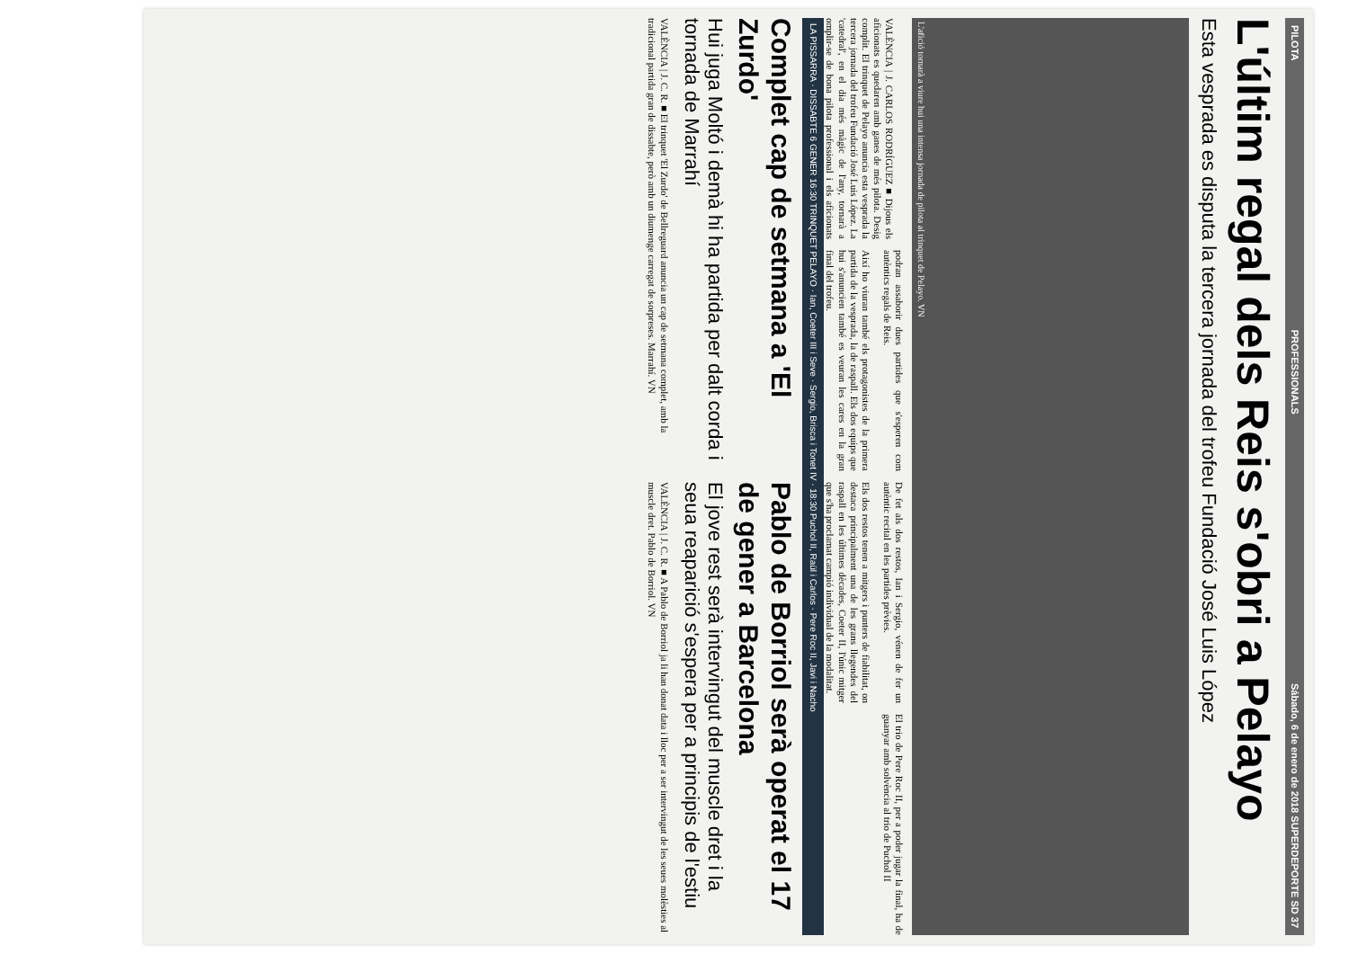PILOTA PROFESSIONALS Sábado, 6 de enero de 2018 SUPERDEPORTE SD 37
L'últim regal dels Reis s'obri a Pelayo
Esta vesprada es disputa la tercera jornada del trofeu Fundació José Luis López
L'afició tornarà a viure hui una intensa jornada de pilota al trinquet de Pelayo. VN
VALÈNCIA | J. CARLOS RODRÍGUEZ ■ Dijous els aficionats es quedaren amb ganes de més pilota. Desig complit. El trinquet de Pelayo anuncia esta vesprada la tercera jornada del trofeu Fundació José Luis López. La 'catedral', en el dia més màgic de l'any, tornarà a omplir-se de bona pilota professional i els aficionats podran assaborir dues partides que s'esperen com autèntics regals de Reis.
Així ho viuran també els protagonistes de la primera partida de la vesprada, la de raspall. Els dos equips que hui s'anuncien també es veuran les cares en la gran final del trofeu.
De fet als dos restos, Ian i Sergio, vénen de fer un autèntic recital en les partides prèvies.
Els dos restos tenen a mitgers i punters de fiabilitat, on destaca principalment una de les grans llegendes del raspall en les últimes dècades, Coeter II, l'únic mitger que s'ha proclamat campió individual de la modalitat.
El trio de Pere Roc II, per a poder jugar la final, ha de guanyar amb solvència al trio de Puchol II
LA PISSARRA · DISSABTE 6 GENER 16:30 TRINQUET PELAYO · Ian, Coeter III i Seve · Sergio, Brisca i Tonet IV · 18:30 Puchol II, Raül i Carlos · Pere Roc II, Javi i Nacho
Complet cap de setmana a 'El Zurdo'
Hui juga Moltó i demà hi ha partida per dalt corda i tornada de Marrahí
VALÈNCIA | J. C. R. ■ El trinquet 'El Zurdo' de Bellreguard anuncia un cap de setmana complet, amb la tradicional partida gran de dissabte, però amb un diumenge carregat de sorpreses. Marrahí. VN
Pablo de Borriol serà operat el 17 de gener a Barcelona
El jove rest serà intervingut del muscle dret i la seua reaparició s'espera per a principis de l'estiu
VALÈNCIA | J. C. R. ■ A Pablo de Borriol ja li han donat data i lloc per a ser intervingut de les seues molèsties al muscle dret. Pablo de Borriol. VN